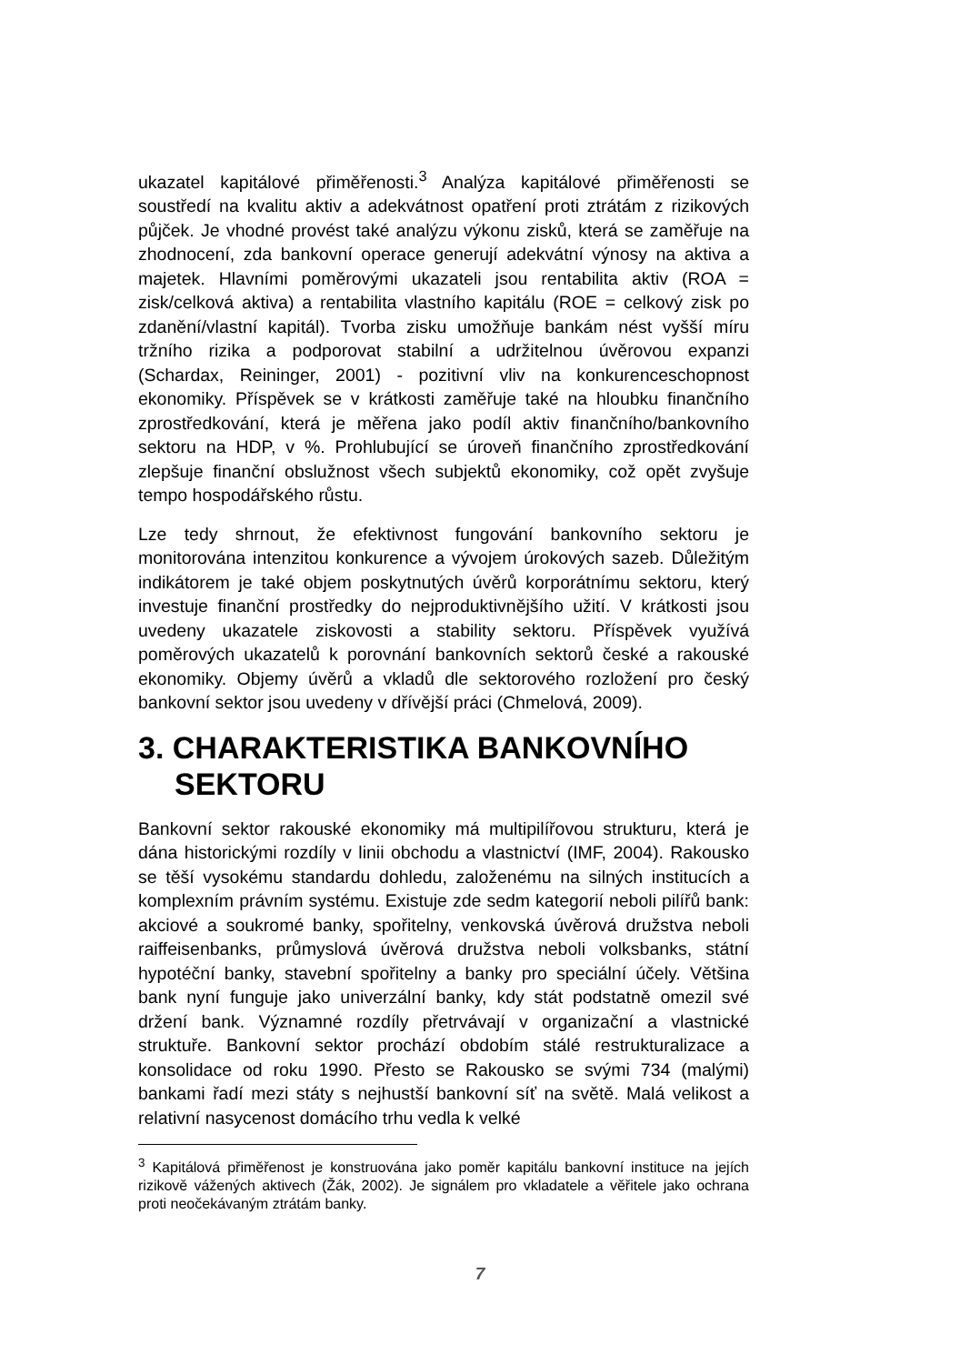ukazatel kapitálové přiměřenosti.<sup>3</sup> Analýza kapitálové přiměřenosti se soustředí na kvalitu aktiv a adekvátnost opatření proti ztrátám z rizikových půjček. Je vhodné provést také analýzu výkonu zisků, která se zaměřuje na zhodnocení, zda bankovní operace generují adekvátní výnosy na aktiva a majetek. Hlavními poměrovými ukazateli jsou rentabilita aktiv (ROA = zisk/celková aktiva) a rentabilita vlastního kapitálu (ROE = celkový zisk po zdanění/vlastní kapitál). Tvorba zisku umožňuje bankám nést vyšší míru tržního rizika a podporovat stabilní a udržitelnou úvěrovou expanzi (Schardax, Reininger, 2001) - pozitivní vliv na konkurenceschopnost ekonomiky. Příspěvek se v krátkosti zaměřuje také na hloubku finančního zprostředkování, která je měřena jako podíl aktiv finančního/bankovního sektoru na HDP, v %. Prohlubující se úroveň finančního zprostředkování zlepšuje finanční obslužnost všech subjektů ekonomiky, což opět zvyšuje tempo hospodářského růstu.
Lze tedy shrnout, že efektivnost fungování bankovního sektoru je monitorována intenzitou konkurence a vývojem úrokových sazeb. Důležitým indikátorem je také objem poskytnutých úvěrů korporátnímu sektoru, který investuje finanční prostředky do nejproduktivnějšího užití. V krátkosti jsou uvedeny ukazatele ziskovosti a stability sektoru. Příspěvek využívá poměrových ukazatelů k porovnání bankovních sektorů české a rakouské ekonomiky. Objemy úvěrů a vkladů dle sektorového rozložení pro český bankovní sektor jsou uvedeny v dřívější práci (Chmelová, 2009).
3. CHARAKTERISTIKA BANKOVNÍHO SEKTORU
Bankovní sektor rakouské ekonomiky má multipilířovou strukturu, která je dána historickými rozdíly v linii obchodu a vlastnictví (IMF, 2004). Rakousko se těší vysokému standardu dohledu, založenému na silných institucích a komplexním právním systému. Existuje zde sedm kategorií neboli pilířů bank: akciové a soukromé banky, spořitelny, venkovská úvěrová družstva neboli raiffeisenbanks, průmyslová úvěrová družstva neboli volksbanks, státní hypotéční banky, stavební spořitelny a banky pro speciální účely. Většina bank nyní funguje jako univerzální banky, kdy stát podstatně omezil své držení bank. Významné rozdíly přetrvávají v organizační a vlastnické struktuře. Bankovní sektor prochází obdobím stálé restrukturalizace a konsolidace od roku 1990. Přesto se Rakousko se svými 734 (malými) bankami řadí mezi státy s nejhustší bankovní síť na světě. Malá velikost a relativní nasycenost domácího trhu vedla k velké
<sup>3</sup> Kapitálová přiměřenost je konstruována jako poměr kapitálu bankovní instituce na jejích rizikově vážených aktivech (Žák, 2002). Je signálem pro vkladatele a věřitele jako ochrana proti neočekávaným ztrátám banky.
7